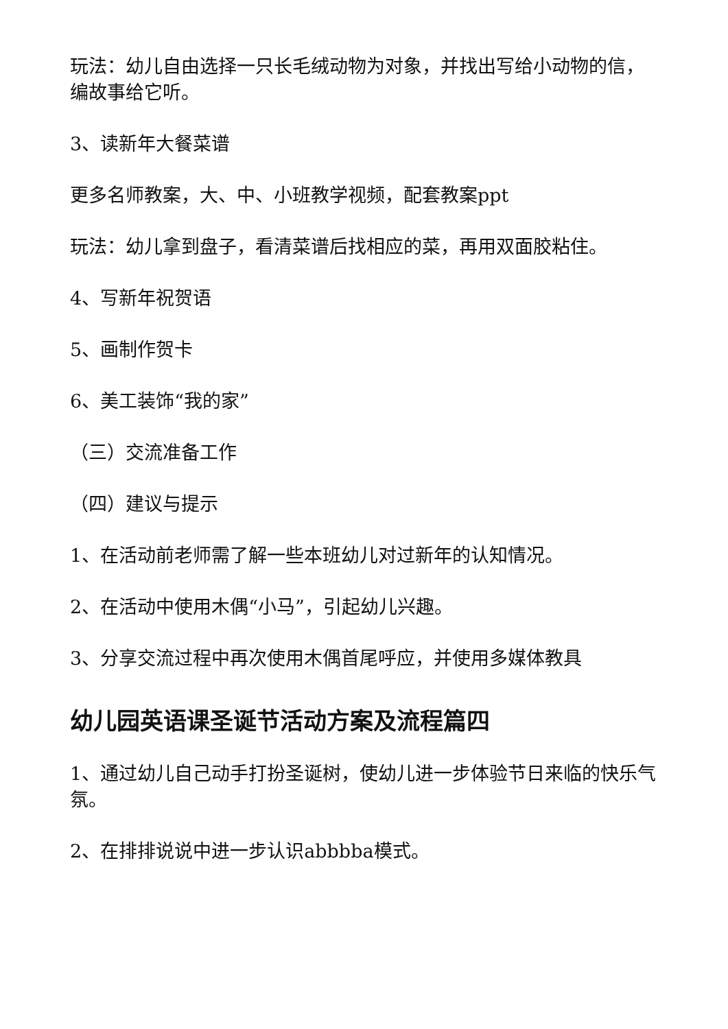玩法：幼儿自由选择一只长毛绒动物为对象，并找出写给小动物的信，编故事给它听。
3、读新年大餐菜谱
更多名师教案，大、中、小班教学视频，配套教案ppt
玩法：幼儿拿到盘子，看清菜谱后找相应的菜，再用双面胶粘住。
4、写新年祝贺语
5、画制作贺卡
6、美工装饰“我的家”
（三）交流准备工作
（四）建议与提示
1、在活动前老师需了解一些本班幼儿对过新年的认知情况。
2、在活动中使用木偶“小马”，引起幼儿兴趣。
3、分享交流过程中再次使用木偶首尾呼应，并使用多媒体教具
幼儿园英语课圣诞节活动方案及流程篇四
1、通过幼儿自己动手打扮圣诞树，使幼儿进一步体验节日来临的快乐气氛。
2、在排排说说中进一步认识abbbba模式。